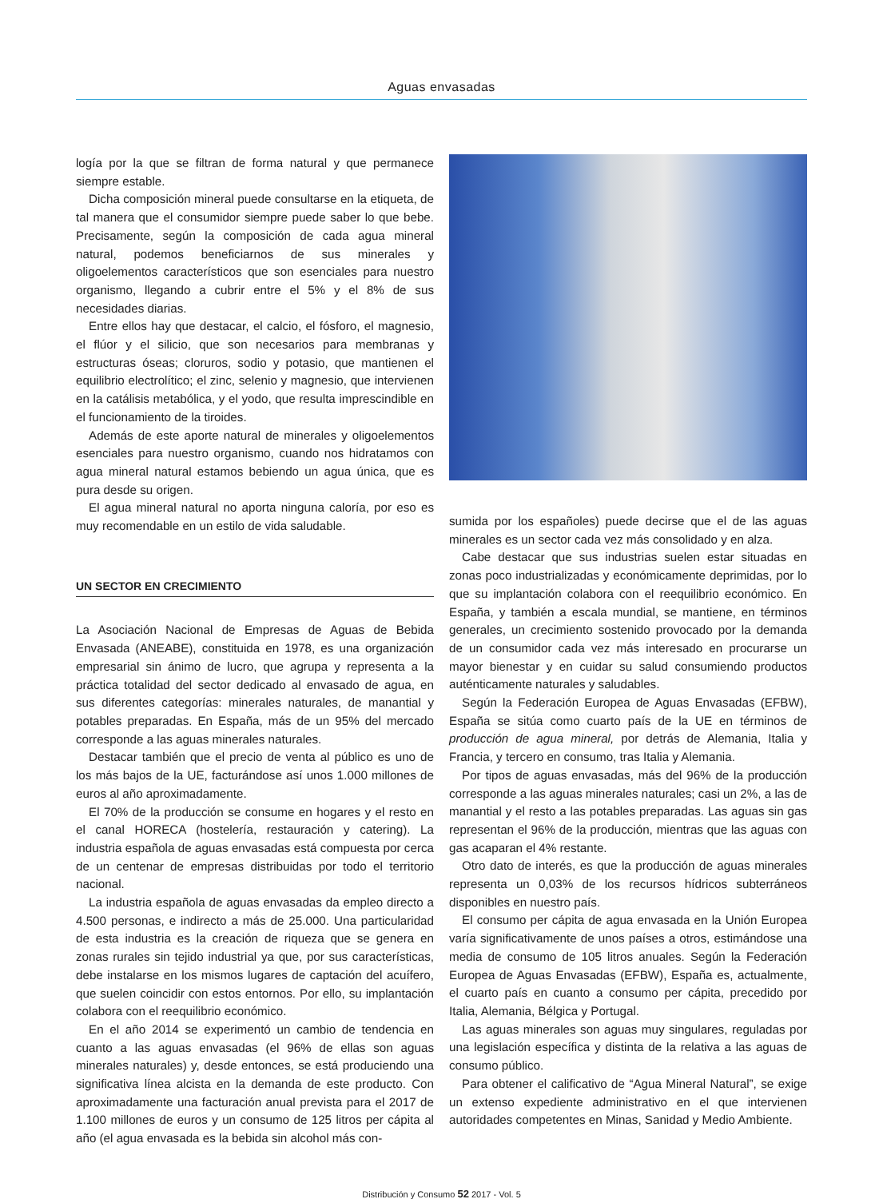Aguas envasadas
logía por la que se filtran de forma natural y que permanece siempre estable.
Dicha composición mineral puede consultarse en la etiqueta, de tal manera que el consumidor siempre puede saber lo que bebe. Precisamente, según la composición de cada agua mineral natural, podemos beneficiarnos de sus minerales y oligoelementos característicos que son esenciales para nuestro organismo, llegando a cubrir entre el 5% y el 8% de sus necesidades diarias.
Entre ellos hay que destacar, el calcio, el fósforo, el magnesio, el flúor y el silicio, que son necesarios para membranas y estructuras óseas; cloruros, sodio y potasio, que mantienen el equilibrio electrolítico; el zinc, selenio y magnesio, que intervienen en la catálisis metabólica, y el yodo, que resulta imprescindible en el funcionamiento de la tiroides.
Además de este aporte natural de minerales y oligoelementos esenciales para nuestro organismo, cuando nos hidratamos con agua mineral natural estamos bebiendo un agua única, que es pura desde su origen.
El agua mineral natural no aporta ninguna caloría, por eso es muy recomendable en un estilo de vida saludable.
UN SECTOR EN CRECIMIENTO
La Asociación Nacional de Empresas de Aguas de Bebida Envasada (ANEABE), constituida en 1978, es una organización empresarial sin ánimo de lucro, que agrupa y representa a la práctica totalidad del sector dedicado al envasado de agua, en sus diferentes categorías: minerales naturales, de manantial y potables preparadas. En España, más de un 95% del mercado corresponde a las aguas minerales naturales.
Destacar también que el precio de venta al público es uno de los más bajos de la UE, facturándose así unos 1.000 millones de euros al año aproximadamente.
El 70% de la producción se consume en hogares y el resto en el canal HORECA (hostelería, restauración y catering). La industria española de aguas envasadas está compuesta por cerca de un centenar de empresas distribuidas por todo el territorio nacional.
La industria española de aguas envasadas da empleo directo a 4.500 personas, e indirecto a más de 25.000. Una particularidad de esta industria es la creación de riqueza que se genera en zonas rurales sin tejido industrial ya que, por sus características, debe instalarse en los mismos lugares de captación del acuífero, que suelen coincidir con estos entornos. Por ello, su implantación colabora con el reequilibrio económico.
En el año 2014 se experimentó un cambio de tendencia en cuanto a las aguas envasadas (el 96% de ellas son aguas minerales naturales) y, desde entonces, se está produciendo una significativa línea alcista en la demanda de este producto. Con aproximadamente una facturación anual prevista para el 2017 de 1.100 millones de euros y un consumo de 125 litros per cápita al año (el agua envasada es la bebida sin alcohol más con-
sumida por los españoles) puede decirse que el de las aguas minerales es un sector cada vez más consolidado y en alza.
Cabe destacar que sus industrias suelen estar situadas en zonas poco industrializadas y económicamente deprimidas, por lo que su implantación colabora con el reequilibrio económico. En España, y también a escala mundial, se mantiene, en términos generales, un crecimiento sostenido provocado por la demanda de un consumidor cada vez más interesado en procurarse un mayor bienestar y en cuidar su salud consumiendo productos auténticamente naturales y saludables.
Según la Federación Europea de Aguas Envasadas (EFBW), España se sitúa como cuarto país de la UE en términos de producción de agua mineral, por detrás de Alemania, Italia y Francia, y tercero en consumo, tras Italia y Alemania.
Por tipos de aguas envasadas, más del 96% de la producción corresponde a las aguas minerales naturales; casi un 2%, a las de manantial y el resto a las potables preparadas. Las aguas sin gas representan el 96% de la producción, mientras que las aguas con gas acaparan el 4% restante.
Otro dato de interés, es que la producción de aguas minerales representa un 0,03% de los recursos hídricos subterráneos disponibles en nuestro país.
El consumo per cápita de agua envasada en la Unión Europea varía significativamente de unos países a otros, estimándose una media de consumo de 105 litros anuales. Según la Federación Europea de Aguas Envasadas (EFBW), España es, actualmente, el cuarto país en cuanto a consumo per cápita, precedido por Italia, Alemania, Bélgica y Portugal.
Las aguas minerales son aguas muy singulares, reguladas por una legislación específica y distinta de la relativa a las aguas de consumo público.
Para obtener el calificativo de “Agua Mineral Natural”, se exige un extenso expediente administrativo en el que intervienen autoridades competentes en Minas, Sanidad y Medio Ambiente.
Distribución y Consumo 52 2017 - Vol. 5